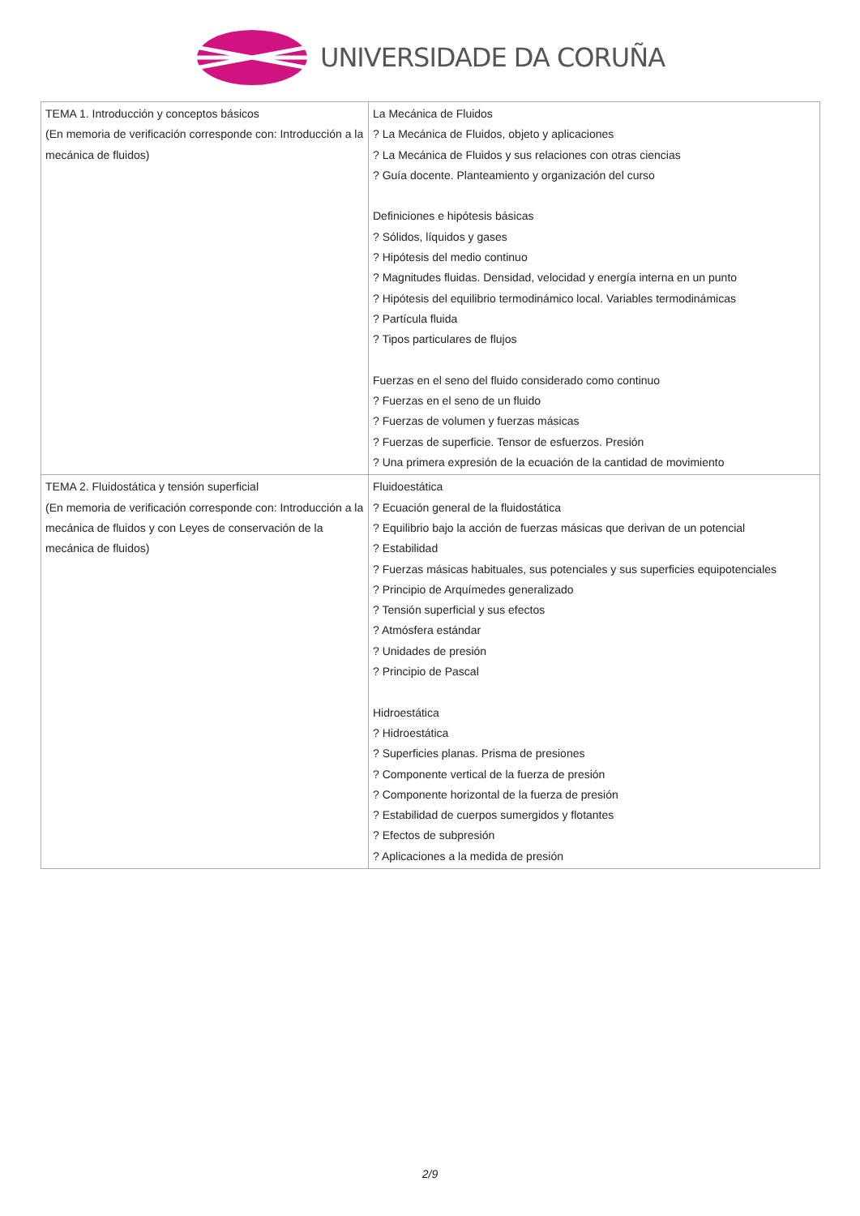UNIVERSIDADE DA CORUÑA
| TEMA 1. Introducción y conceptos básicos (En memoria de verificación corresponde con: Introducción a la mecánica de fluidos) | La Mecánica de Fluidos ? La Mecánica de Fluidos, objeto y aplicaciones ? La Mecánica de Fluidos y sus relaciones con otras ciencias ? Guía docente. Planteamiento y organización del curso Definiciones e hipótesis básicas ? Sólidos, líquidos y gases ? Hipótesis del medio continuo ? Magnitudes fluidas. Densidad, velocidad y energía interna en un punto ? Hipótesis del equilibrio termodinámico local. Variables termodinámicas ? Partícula fluida ? Tipos particulares de flujos Fuerzas en el seno del fluido considerado como continuo ? Fuerzas en el seno de un fluido ? Fuerzas de volumen y fuerzas másicas ? Fuerzas de superficie. Tensor de esfuerzos. Presión ? Una primera expresión de la ecuación de la cantidad de movimiento |
| TEMA 2. Fluidostática y tensión superficial (En memoria de verificación corresponde con: Introducción a la mecánica de fluidos y con Leyes de conservación de la mecánica de fluidos) | Fluidoestática ? Ecuación general de la fluidostática ? Equilibrio bajo la acción de fuerzas másicas que derivan de un potencial ? Estabilidad ? Fuerzas másicas habituales, sus potenciales y sus superficies equipotenciales ? Principio de Arquímedes generalizado ? Tensión superficial y sus efectos ? Atmósfera estándar ? Unidades de presión ? Principio de Pascal Hidroestática ? Hidroestática ? Superficies planas. Prisma de presiones ? Componente vertical de la fuerza de presión ? Componente horizontal de la fuerza de presión ? Estabilidad de cuerpos sumergidos y flotantes ? Efectos de subpresión ? Aplicaciones a la medida de presión |
2/9